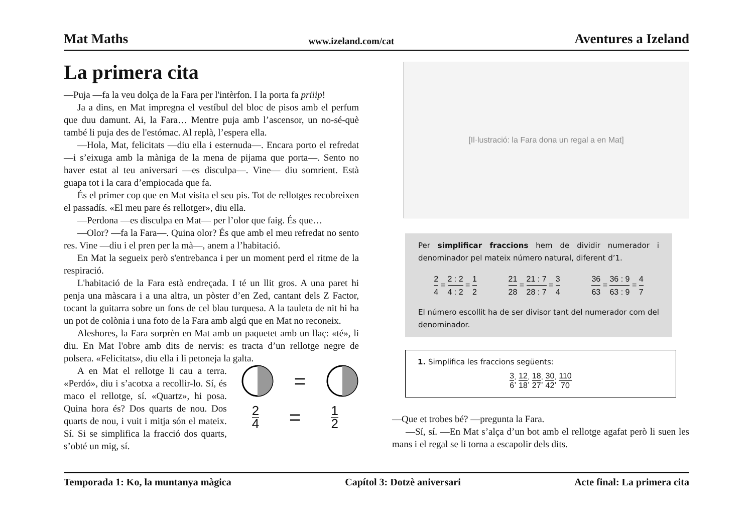Mat Maths www.izeland.com/cat Aventures a Izeland
La primera cita
—Puja —fa la veu dolça de la Fara per l'intèrfon. I la porta fa priiip!
Ja a dins, en Mat impregna el vestíbul del bloc de pisos amb el perfum que duu damunt. Ai, la Fara… Mentre puja amb l’ascensor, un no-sé-què també li puja des de l'estómac. Al replà, l’espera ella.
—Hola, Mat, felicitats —diu ella i esternuda—. Encara porto el refredat —i s’eixuga amb la màniga de la mena de pijama que porta—. Sento no haver estat al teu aniversari —es disculpa—. Vine— diu somrient. Està guapa tot i la cara d’empiocada que fa.
És el primer cop que en Mat visita el seu pis. Tot de rellotges recobreixen el passadís. «El meu pare és rellotger», diu ella.
—Perdona —es disculpa en Mat— per l’olor que faig. És que…
—Olor? —fa la Fara—. Quina olor? És que amb el meu refredat no sento res. Vine —diu i el pren per la mà—, anem a l’habitació.
En Mat la segueix però s'entrebanca i per un moment perd el ritme de la respiració.
L'habitació de la Fara està endreçada. I té un llit gros. A una paret hi penja una màscara i a una altra, un pòster d’en Zed, cantant dels Z Factor, tocant la guitarra sobre un fons de cel blau turquesa. A la tauleta de nit hi ha un pot de colònia i una foto de la Fara amb algú que en Mat no reconeix.
Aleshores, la Fara sorprèn en Mat amb un paquetet amb un llaç: «té», li diu. En Mat l'obre amb dits de nervis: es tracta d’un rellotge negre de polsera. «Felicitats», diu ella i li petoneja la galta.
A en Mat el rellotge li cau a terra. «Perdó», diu i s’acotxa a recollir-lo. Sí, és maco el rellotge, sí. «Quartz», hi posa. Quina hora és? Dos quarts de nou. Dos quarts de nou, i vuit i mitja són el mateix. Sí. Si se simplifica la fracció dos quarts, s’obté un mig, sí.
=
2 4 = 1 2
[Il·lustració: la Fara dona un regal a en Mat]
Per simplificar fraccions hem de dividir numerador i denominador pel mateix número natural, diferent d’1.
2 4 = 2 : 2 4 : 2 = 1 2 21 28 = 21 : 7 28 : 7 = 3 4 36 63 = 36 : 9 63 : 9 = 4 7
El número escollit ha de ser divisor tant del numerador com del denominador.
1. Simplifica les fraccions següents:
3 6; 12 18; 18 27; 30 42; 110 70
—Que et trobes bé? —pregunta la Fara.
—Sí, sí. —En Mat s’alça d’un bot amb el rellotge agafat però li suen les mans i el regal se li torna a escapolir dels dits.
Temporada 1: Ko, la muntanya màgica Capítol 3: Dotzè aniversari Acte final: La primera cita